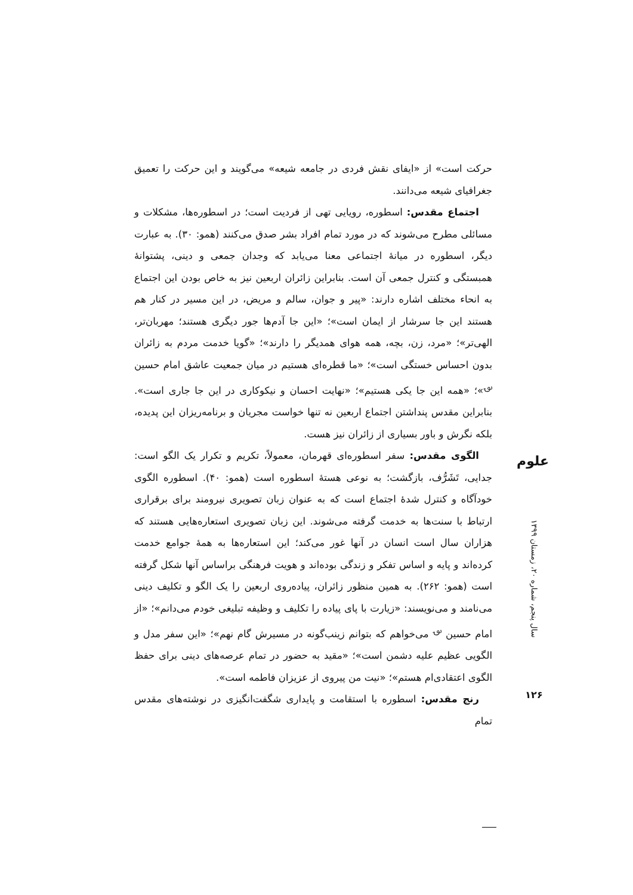حرکت است» از «ایفای نقش فردی در جامعه شیعه» می‌گویند و این حرکت را تعمیق جغرافیای شیعه می‌دانند.
اجتماع مقدس: اسطوره، رویایی تهی از فردیت است؛ در اسطوره‌ها، مشکلات و مسائلی مطرح می‌شوند که در مورد تمام افراد بشر صدق می‌کنند (همو: ۳۰). به عبارت دیگر، اسطوره در میانهٔ اجتماعی معنا می‌یابد که وجدان جمعی و دینی، پشتوانهٔ همبستگی و کنترل جمعی آن است. بنابراین زائران اربعین نیز به خاص بودن این اجتماع به انحاء مختلف اشاره دارند: «پیر و جوان، سالم و مریض، در این مسیر در کنار هم هستند این جا سرشار از ایمان است»؛ «این جا آدم‌ها جور دیگری هستند؛ مهربان‌تر، الهی‌تر»؛ «مرد، زن، بچه، همه هوای همدیگر را دارند»؛ «گویا خدمت مردم به زائران بدون احساس خستگی است»؛ «ما قطره‌ای هستیم در میان جمعیت عاشق امام حسین <sup>؈</sup>»؛ «همه این جا یکی هستیم»؛ «نهایت احسان و نیکوکاری در این جا جاری است». بنابراین مقدس پنداشتن اجتماع اربعین نه تنها خواست مجریان و برنامه‌ریزان این پدیده، بلکه نگرش و باور بسیاری از زائران نیز هست.
الگوی مقدس: سفر اسطوره‌ای قهرمان، معمولاً، تکریم و تکرار یک الگو است: جدایی، تَشَرُّف، بازگشت؛ به نوعی هستهٔ اسطوره است (همو: ۴۰). اسطوره الگوی خودآگاه و کنترل شدهٔ اجتماع است که به عنوان زبان تصویری نیرومند برای برقراری ارتباط با سنت‌ها به خدمت گرفته می‌شوند. این زبان تصویری استعاره‌هایی هستند که هزاران سال است انسان در آنها غور می‌کند؛ این استعاره‌ها به همهٔ جوامع خدمت کرده‌اند و پایه و اساس تفکر و زندگی بوده‌اند و هویت فرهنگی براساس آنها شکل گرفته است (همو: ۲۶۲). به همین منظور زائران، پیاده‌روی اربعین را یک الگو و تکلیف دینی می‌نامند و می‌نویسند: «زیارت با پای پیاده را تکلیف و وظیفه تبلیغی خودم می‌دانم»؛ «از امام حسین <sup>؈</sup> می‌خواهم که بتوانم زینب‌گونه در مسیرش گام نهم»؛ «این سفر مدل و الگویی عظیم علیه دشمن است»؛ «مقید به حضور در تمام عرصه‌های دینی برای حفظ الگوی اعتقادی‌ام هستم»؛ «نیت من پیروی از عزیزان فاطمه است».
رنج مقدس: اسطوره با استقامت و پایداری شگفت‌انگیزی در نوشته‌های مقدس تمام
علوم
سال پنجم، شماره ۲۰، زمستان ۱۳۹۹
۱۲۶